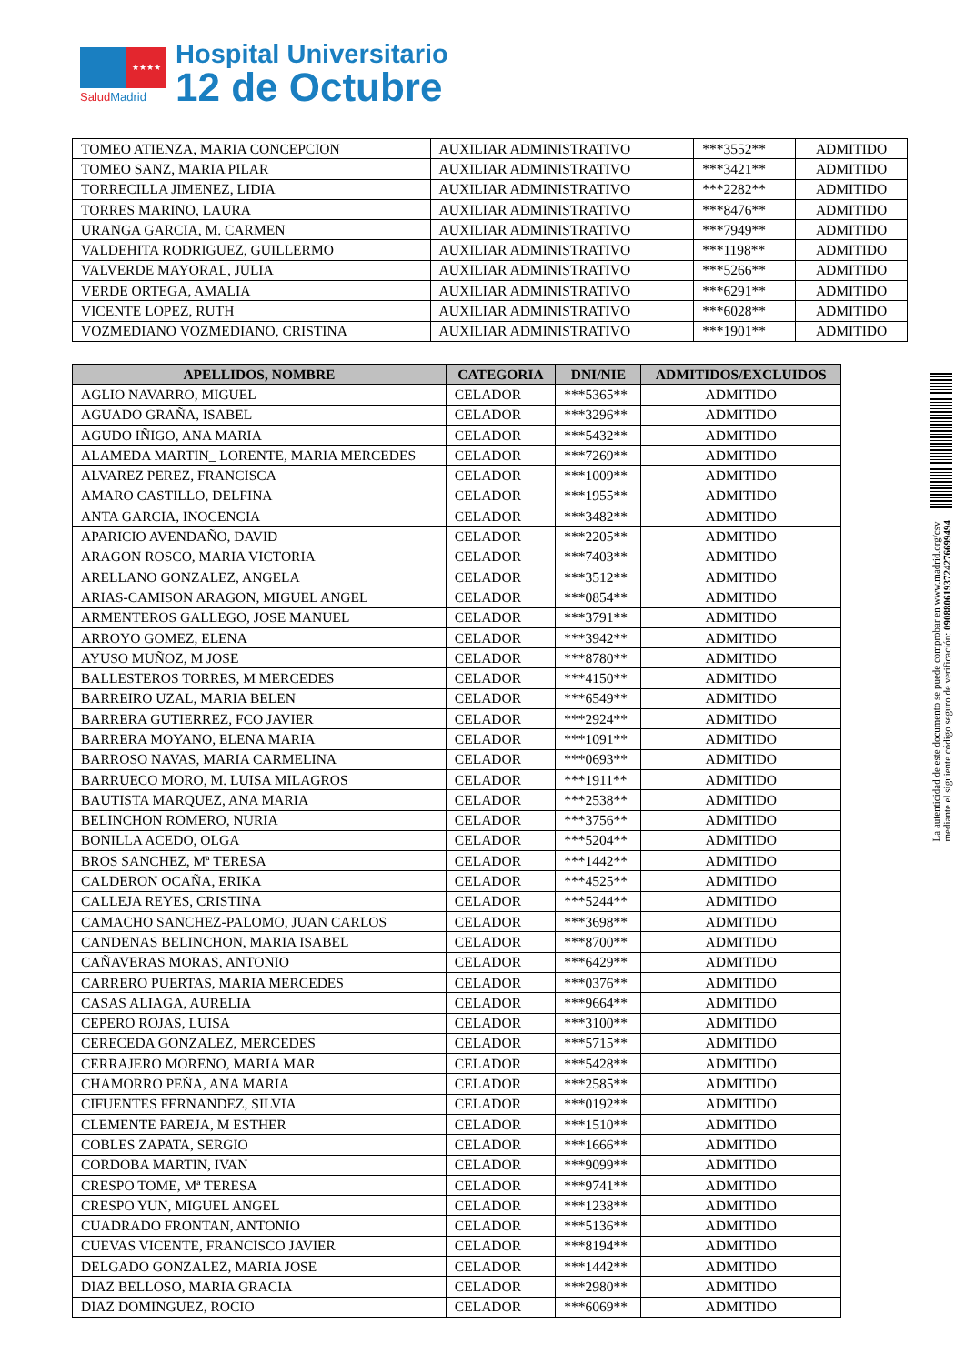★★★★
SaludMadrid
Hospital Universitario
12 de Octubre
| TOMEO ATIENZA, MARIA CONCEPCION | AUXILIAR ADMINISTRATIVO | ***3552** | ADMITIDO |
| TOMEO SANZ, MARIA PILAR | AUXILIAR ADMINISTRATIVO | ***3421** | ADMITIDO |
| TORRECILLA JIMENEZ, LIDIA | AUXILIAR ADMINISTRATIVO | ***2282** | ADMITIDO |
| TORRES MARINO, LAURA | AUXILIAR ADMINISTRATIVO | ***8476** | ADMITIDO |
| URANGA GARCIA, M. CARMEN | AUXILIAR ADMINISTRATIVO | ***7949** | ADMITIDO |
| VALDEHITA RODRIGUEZ, GUILLERMO | AUXILIAR ADMINISTRATIVO | ***1198** | ADMITIDO |
| VALVERDE MAYORAL, JULIA | AUXILIAR ADMINISTRATIVO | ***5266** | ADMITIDO |
| VERDE ORTEGA, AMALIA | AUXILIAR ADMINISTRATIVO | ***6291** | ADMITIDO |
| VICENTE LOPEZ, RUTH | AUXILIAR ADMINISTRATIVO | ***6028** | ADMITIDO |
| VOZMEDIANO VOZMEDIANO, CRISTINA | AUXILIAR ADMINISTRATIVO | ***1901** | ADMITIDO |
| APELLIDOS, NOMBRE | CATEGORIA | DNI/NIE | ADMITIDOS/EXCLUIDOS |
| --- | --- | --- | --- |
| AGLIO NAVARRO, MIGUEL | CELADOR | ***5365** | ADMITIDO |
| AGUADO GRAÑA, ISABEL | CELADOR | ***3296** | ADMITIDO |
| AGUDO IÑIGO, ANA MARIA | CELADOR | ***5432** | ADMITIDO |
| ALAMEDA MARTIN_ LORENTE, MARIA MERCEDES | CELADOR | ***7269** | ADMITIDO |
| ALVAREZ PEREZ, FRANCISCA | CELADOR | ***1009** | ADMITIDO |
| AMARO CASTILLO, DELFINA | CELADOR | ***1955** | ADMITIDO |
| ANTA GARCIA, INOCENCIA | CELADOR | ***3482** | ADMITIDO |
| APARICIO AVENDAÑO, DAVID | CELADOR | ***2205** | ADMITIDO |
| ARAGON ROSCO, MARIA VICTORIA | CELADOR | ***7403** | ADMITIDO |
| ARELLANO GONZALEZ, ANGELA | CELADOR | ***3512** | ADMITIDO |
| ARIAS-CAMISON ARAGON, MIGUEL ANGEL | CELADOR | ***0854** | ADMITIDO |
| ARMENTEROS GALLEGO, JOSE MANUEL | CELADOR | ***3791** | ADMITIDO |
| ARROYO GOMEZ, ELENA | CELADOR | ***3942** | ADMITIDO |
| AYUSO MUÑOZ, M JOSE | CELADOR | ***8780** | ADMITIDO |
| BALLESTEROS TORRES, M MERCEDES | CELADOR | ***4150** | ADMITIDO |
| BARREIRO UZAL, MARIA BELEN | CELADOR | ***6549** | ADMITIDO |
| BARRERA GUTIERREZ, FCO JAVIER | CELADOR | ***2924** | ADMITIDO |
| BARRERA MOYANO, ELENA MARIA | CELADOR | ***1091** | ADMITIDO |
| BARROSO NAVAS, MARIA CARMELINA | CELADOR | ***0693** | ADMITIDO |
| BARRUECO MORO, M. LUISA MILAGROS | CELADOR | ***1911** | ADMITIDO |
| BAUTISTA MARQUEZ, ANA MARIA | CELADOR | ***2538** | ADMITIDO |
| BELINCHON ROMERO, NURIA | CELADOR | ***3756** | ADMITIDO |
| BONILLA ACEDO, OLGA | CELADOR | ***5204** | ADMITIDO |
| BROS SANCHEZ, Mª TERESA | CELADOR | ***1442** | ADMITIDO |
| CALDERON OCAÑA, ERIKA | CELADOR | ***4525** | ADMITIDO |
| CALLEJA REYES, CRISTINA | CELADOR | ***5244** | ADMITIDO |
| CAMACHO SANCHEZ-PALOMO, JUAN CARLOS | CELADOR | ***3698** | ADMITIDO |
| CANDENAS BELINCHON, MARIA ISABEL | CELADOR | ***8700** | ADMITIDO |
| CAÑAVERAS MORAS, ANTONIO | CELADOR | ***6429** | ADMITIDO |
| CARRERO PUERTAS, MARIA MERCEDES | CELADOR | ***0376** | ADMITIDO |
| CASAS ALIAGA, AURELIA | CELADOR | ***9664** | ADMITIDO |
| CEPERO ROJAS, LUISA | CELADOR | ***3100** | ADMITIDO |
| CERECEDA GONZALEZ, MERCEDES | CELADOR | ***5715** | ADMITIDO |
| CERRAJERO MORENO, MARIA MAR | CELADOR | ***5428** | ADMITIDO |
| CHAMORRO PEÑA, ANA MARIA | CELADOR | ***2585** | ADMITIDO |
| CIFUENTES FERNANDEZ, SILVIA | CELADOR | ***0192** | ADMITIDO |
| CLEMENTE PAREJA, M ESTHER | CELADOR | ***1510** | ADMITIDO |
| COBLES ZAPATA, SERGIO | CELADOR | ***1666** | ADMITIDO |
| CORDOBA MARTIN, IVAN | CELADOR | ***9099** | ADMITIDO |
| CRESPO TOME, Mª TERESA | CELADOR | ***9741** | ADMITIDO |
| CRESPO YUN, MIGUEL ANGEL | CELADOR | ***1238** | ADMITIDO |
| CUADRADO FRONTAN, ANTONIO | CELADOR | ***5136** | ADMITIDO |
| CUEVAS VICENTE, FRANCISCO JAVIER | CELADOR | ***8194** | ADMITIDO |
| DELGADO GONZALEZ, MARIA JOSE | CELADOR | ***1442** | ADMITIDO |
| DIAZ BELLOSO, MARIA GRACIA | CELADOR | ***2980** | ADMITIDO |
| DIAZ DOMINGUEZ, ROCIO | CELADOR | ***6069** | ADMITIDO |
La autenticidad de este documento se puede comprobar en www.madrid.org/csv
mediante el siguiente código seguro de verificación: 0908806193724276699494